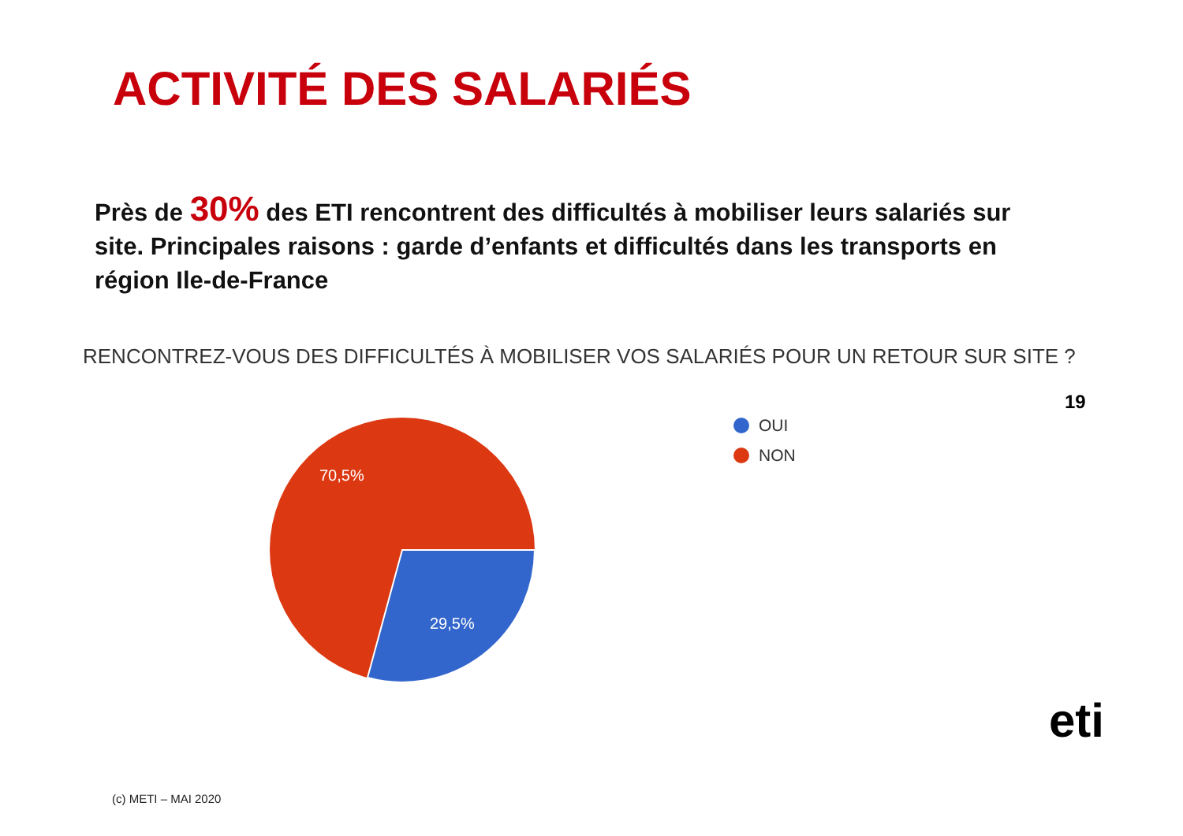ACTIVITÉ DES SALARIÉS
Près de 30% des ETI rencontrent des difficultés à mobiliser leurs salariés sur site. Principales raisons : garde d’enfants et difficultés dans les transports en région Ile-de-France
RENCONTREZ-VOUS DES DIFFICULTÉS À MOBILISER VOS SALARIÉS POUR UN RETOUR SUR SITE ?
19
70,5%
29,5%
OUI
NON
eti
(c) METI – MAI 2020